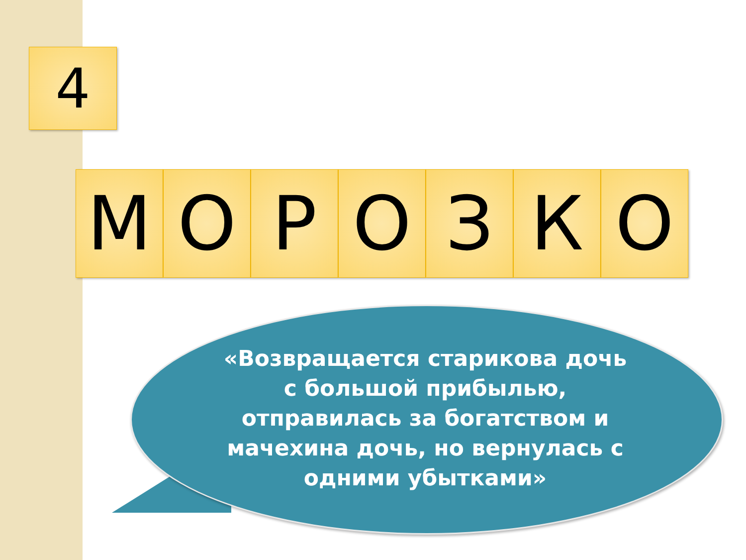4
М О Р О З К О
«Возвращается старикова дочь с большой прибылью, отправилась за богатством и мачехина дочь, но вернулась с одними убытками»